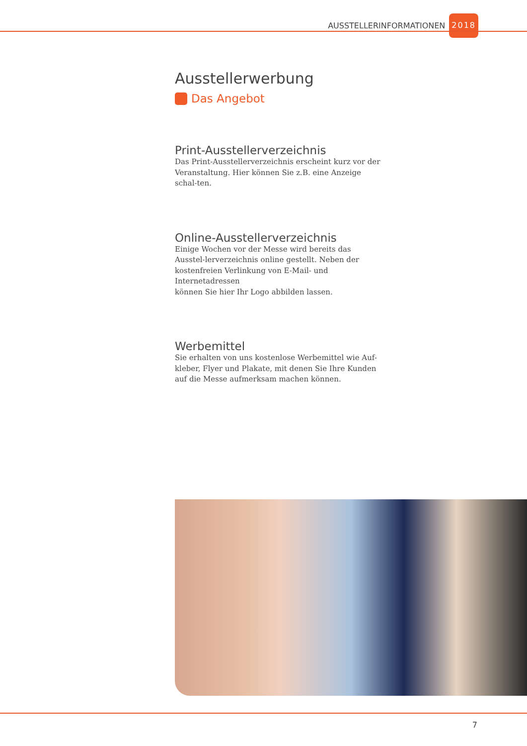AUSSTELLERINFORMATIONEN 2018
Ausstellerwerbung
Das Angebot
Print-Ausstellerverzeichnis
Das Print-Ausstellerverzeichnis erscheint kurz vor der Veranstaltung. Hier können Sie z.B. eine Anzeige schal-ten.
Online-Ausstellerverzeichnis
Einige Wochen vor der Messe wird bereits das Ausstel-lerverzeichnis online gestellt. Neben der kostenfreien Verlinkung von E-Mail- und Internetadressen
können Sie hier Ihr Logo abbilden lassen.
Werbemittel
Sie erhalten von uns kostenlose Werbemittel wie Auf-kleber, Flyer und Plakate, mit denen Sie Ihre Kunden auf die Messe aufmerksam machen können.
7